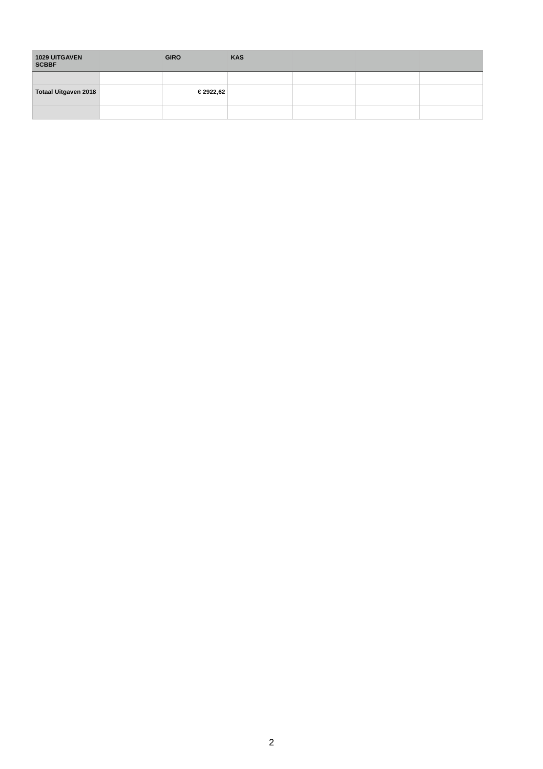| 1029 UITGAVEN SCBBF | | GIRO | KAS | | | |
| --- | --- | --- | --- | --- | --- | --- |
| Totaal Uitgaven 2018 | | € 2922,62 | | | | |
2